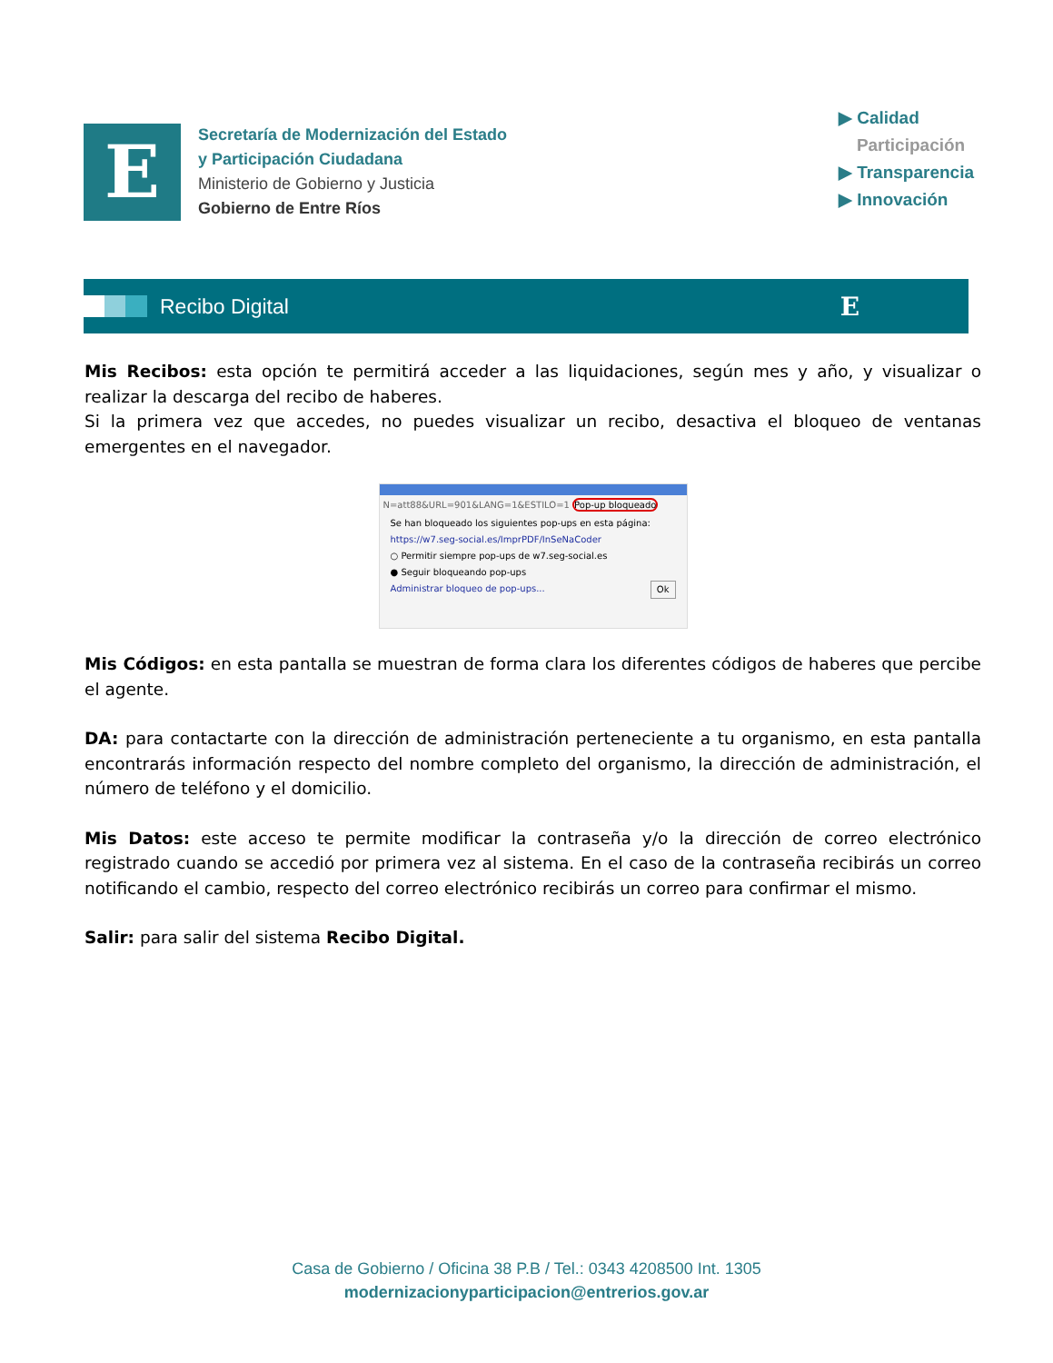E
Secretaría de Modernización del Estado
y Participación Ciudadana
Ministerio de Gobierno y Justicia
Gobierno de Entre Ríos
▶ Calidad
Participación
▶ Transparencia
▶ Innovación
Recibo Digital
E
Mis Recibos: esta opción te permitirá acceder a las liquidaciones, según mes y año, y visualizar o realizar la descarga del recibo de haberes.
Si la primera vez que accedes, no puedes visualizar un recibo, desactiva el bloqueo de ventanas emergentes en el navegador.
N=att88&URL=901&LANG=1&ESTILO=1 Pop-up bloqueado
Se han bloqueado los siguientes pop-ups en esta página:
https://w7.seg-social.es/ImprPDF/InSeNaCoder
○ Permitir siempre pop-ups de w7.seg-social.es
● Seguir bloqueando pop-ups
Administrar bloqueo de pop-ups... Ok
Mis Códigos: en esta pantalla se muestran de forma clara los diferentes códigos de haberes que percibe el agente.
DA: para contactarte con la dirección de administración perteneciente a tu organismo, en esta pantalla encontrarás información respecto del nombre completo del organismo, la dirección de administración, el número de teléfono y el domicilio.
Mis Datos: este acceso te permite modificar la contraseña y/o la dirección de correo electrónico registrado cuando se accedió por primera vez al sistema. En el caso de la contraseña recibirás un correo notificando el cambio, respecto del correo electrónico recibirás un correo para confirmar el mismo.
Salir: para salir del sistema Recibo Digital.
Casa de Gobierno / Oficina 38 P.B / Tel.: 0343 4208500 Int. 1305
modernizacionyparticipacion@entrerios.gov.ar